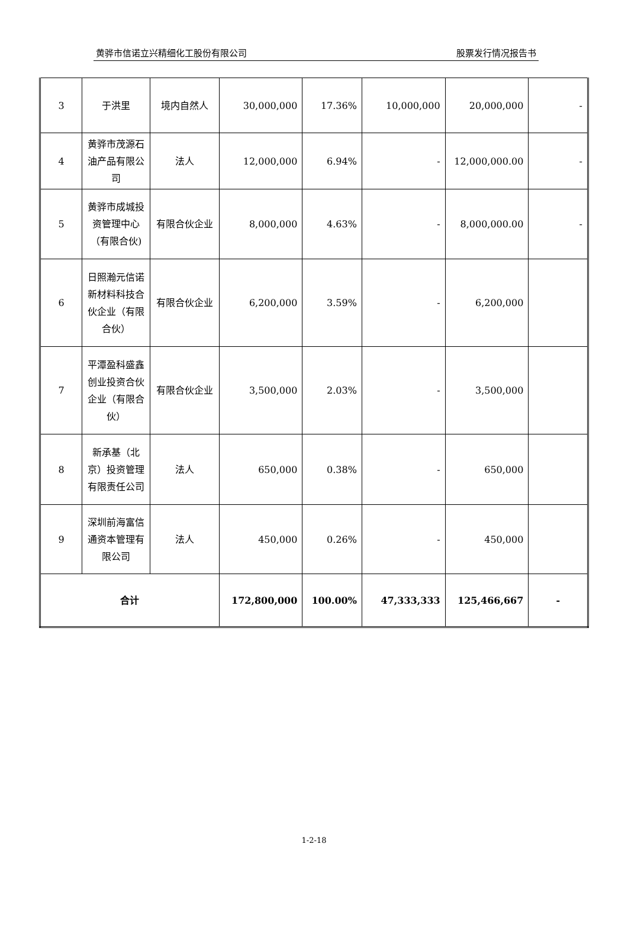黄骅市信诺立兴精细化工股份有限公司 股票发行情况报告书
| 3 | 于洪里 | 境内自然人 | 30,000,000 | 17.36% | 10,000,000 | 20,000,000 | - |
| 4 | 黄骅市茂源石油产品有限公司 | 法人 | 12,000,000 | 6.94% | - | 12,000,000.00 | - |
| 5 | 黄骅市成城投资管理中心（有限合伙) | 有限合伙企业 | 8,000,000 | 4.63% | - | 8,000,000.00 | - |
| 6 | 日照瀚元信诺新材料科技合伙企业（有限合伙） | 有限合伙企业 | 6,200,000 | 3.59% | - | 6,200,000 | |
| 7 | 平潭盈科盛鑫创业投资合伙企业（有限合伙） | 有限合伙企业 | 3,500,000 | 2.03% | - | 3,500,000 | |
| 8 | 新承基（北京）投资管理有限责任公司 | 法人 | 650,000 | 0.38% | - | 650,000 | |
| 9 | 深圳前海富信通资本管理有限公司 | 法人 | 450,000 | 0.26% | - | 450,000 | |
| 合计 | | | 172,800,000 | 100.00% | 47,333,333 | 125,466,667 | - |
1-2-18